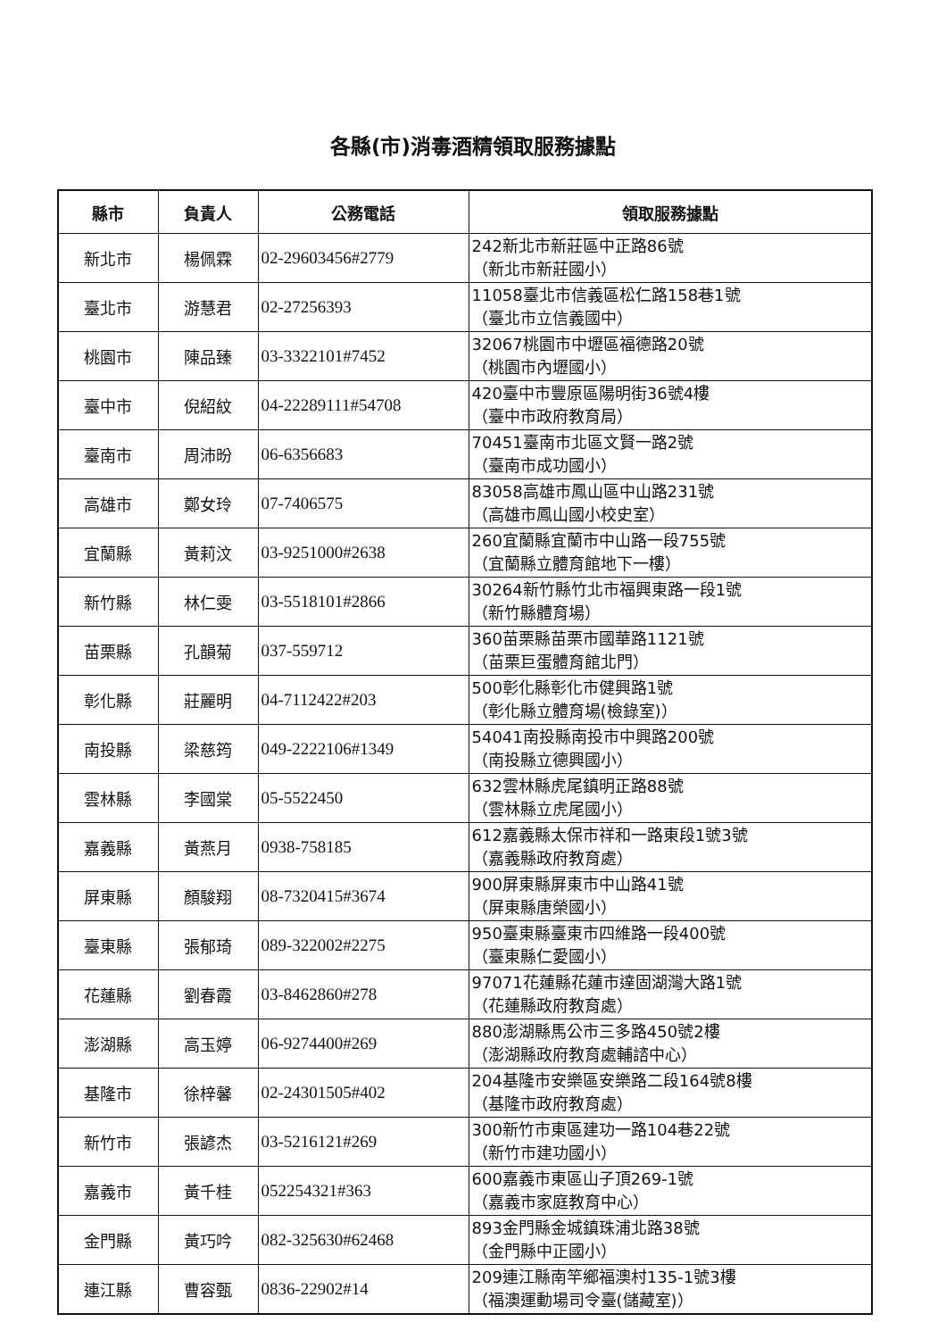各縣(市)消毒酒精領取服務據點
| 縣市 | 負責人 | 公務電話 | 領取服務據點 |
| --- | --- | --- | --- |
| 新北市 | 楊佩霖 | 02-29603456#2779 | 242新北市新莊區中正路86號 （新北市新莊國小） |
| 臺北市 | 游慧君 | 02-27256393 | 11058臺北市信義區松仁路158巷1號 （臺北市立信義國中） |
| 桃園市 | 陳品臻 | 03-3322101#7452 | 32067桃園市中壢區福德路20號 （桃園市內壢國小） |
| 臺中市 | 倪紹紋 | 04-22289111#54708 | 420臺中市豐原區陽明街36號4樓 （臺中市政府教育局） |
| 臺南市 | 周沛昐 | 06-6356683 | 70451臺南市北區文賢一路2號 （臺南市成功國小） |
| 高雄市 | 鄭女玲 | 07-7406575 | 83058高雄市鳳山區中山路231號 （高雄市鳳山國小校史室） |
| 宜蘭縣 | 黃莉汶 | 03-9251000#2638 | 260宜蘭縣宜蘭市中山路一段755號 （宜蘭縣立體育館地下一樓） |
| 新竹縣 | 林仁雯 | 03-5518101#2866 | 30264新竹縣竹北市福興東路一段1號 （新竹縣體育場） |
| 苗栗縣 | 孔韻菊 | 037-559712 | 360苗栗縣苗栗市國華路1121號 （苗栗巨蛋體育館北門） |
| 彰化縣 | 莊麗明 | 04-7112422#203 | 500彰化縣彰化市健興路1號 （彰化縣立體育場(檢錄室)） |
| 南投縣 | 梁慈筠 | 049-2222106#1349 | 54041南投縣南投市中興路200號 （南投縣立德興國小） |
| 雲林縣 | 李國棠 | 05-5522450 | 632雲林縣虎尾鎮明正路88號 （雲林縣立虎尾國小） |
| 嘉義縣 | 黃燕月 | 0938-758185 | 612嘉義縣太保市祥和一路東段1號3號 （嘉義縣政府教育處） |
| 屏東縣 | 顏駿翔 | 08-7320415#3674 | 900屏東縣屏東市中山路41號 （屏東縣唐榮國小） |
| 臺東縣 | 張郁琦 | 089-322002#2275 | 950臺東縣臺東市四維路一段400號 （臺東縣仁愛國小） |
| 花蓮縣 | 劉春霞 | 03-8462860#278 | 97071花蓮縣花蓮市達固湖灣大路1號 （花蓮縣政府教育處） |
| 澎湖縣 | 高玉婷 | 06-9274400#269 | 880澎湖縣馬公市三多路450號2樓 （澎湖縣政府教育處輔諮中心） |
| 基隆市 | 徐梓馨 | 02-24301505#402 | 204基隆市安樂區安樂路二段164號8樓 （基隆市政府教育處） |
| 新竹市 | 張諺杰 | 03-5216121#269 | 300新竹市東區建功一路104巷22號 （新竹市建功國小） |
| 嘉義市 | 黃千桂 | 052254321#363 | 600嘉義市東區山子頂269-1號 （嘉義市家庭教育中心） |
| 金門縣 | 黃巧吟 | 082-325630#62468 | 893金門縣金城鎮珠浦北路38號 （金門縣中正國小） |
| 連江縣 | 曹容甄 | 0836-22902#14 | 209連江縣南竿鄉福澳村135-1號3樓 （福澳運動場司令臺(儲藏室)） |